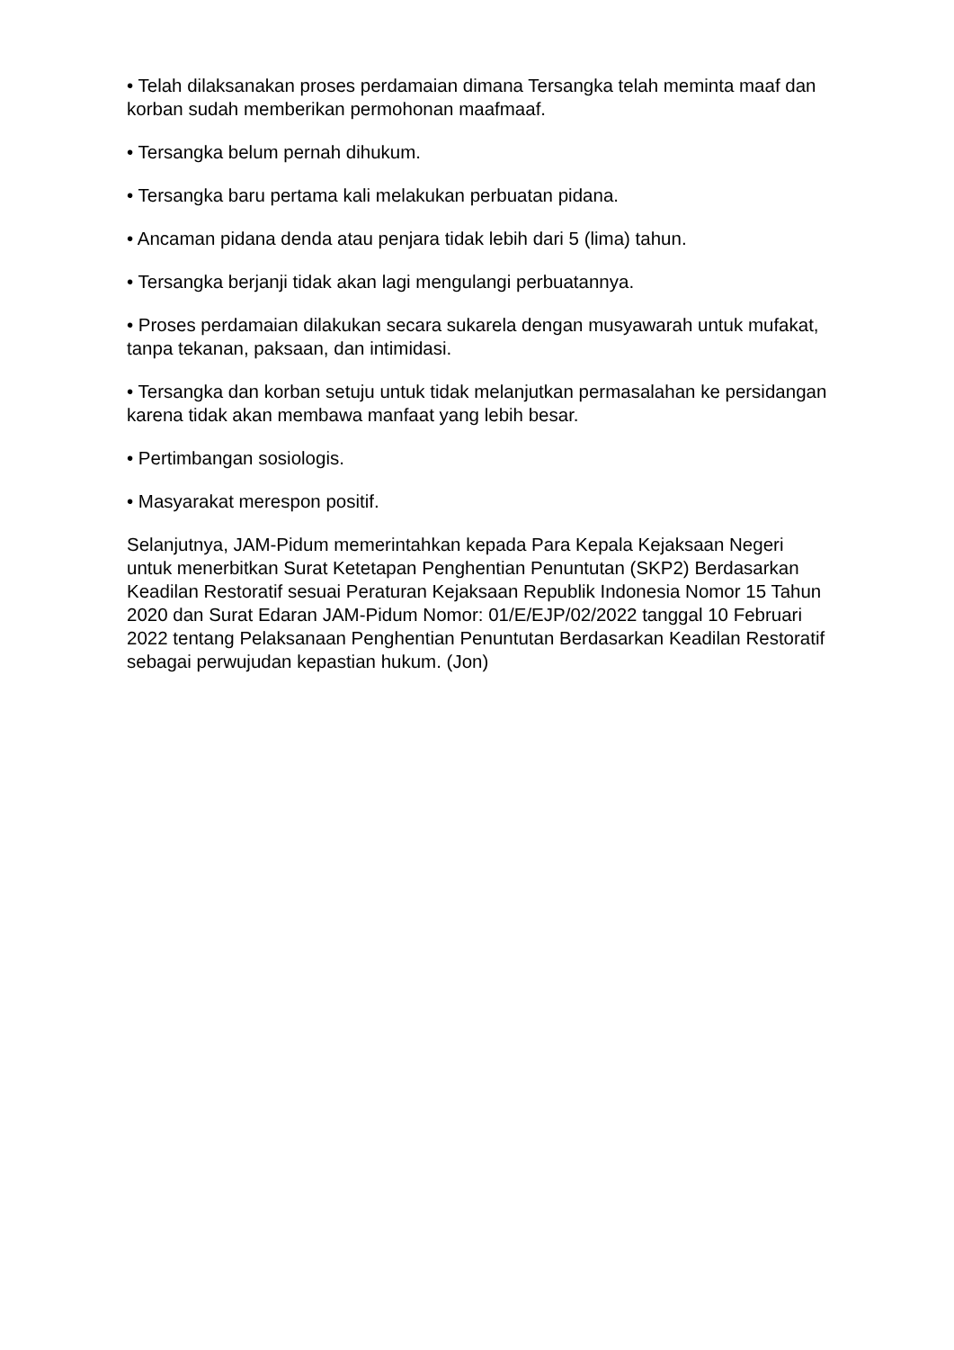• Telah dilaksanakan proses perdamaian dimana Tersangka telah meminta maaf dan korban sudah memberikan permohonan maafmaaf.
• Tersangka belum pernah dihukum.
• Tersangka baru pertama kali melakukan perbuatan pidana.
• Ancaman pidana denda atau penjara tidak lebih dari 5 (lima) tahun.
• Tersangka berjanji tidak akan lagi mengulangi perbuatannya.
• Proses perdamaian dilakukan secara sukarela dengan musyawarah untuk mufakat, tanpa tekanan, paksaan, dan intimidasi.
• Tersangka dan korban setuju untuk tidak melanjutkan permasalahan ke persidangan karena tidak akan membawa manfaat yang lebih besar.
• Pertimbangan sosiologis.
• Masyarakat merespon positif.
Selanjutnya, JAM-Pidum memerintahkan kepada Para Kepala Kejaksaan Negeri untuk menerbitkan Surat Ketetapan Penghentian Penuntutan (SKP2) Berdasarkan Keadilan Restoratif sesuai Peraturan Kejaksaan Republik Indonesia Nomor 15 Tahun 2020 dan Surat Edaran JAM-Pidum Nomor: 01/E/EJP/02/2022 tanggal 10 Februari 2022 tentang Pelaksanaan Penghentian Penuntutan Berdasarkan Keadilan Restoratif sebagai perwujudan kepastian hukum. (Jon)